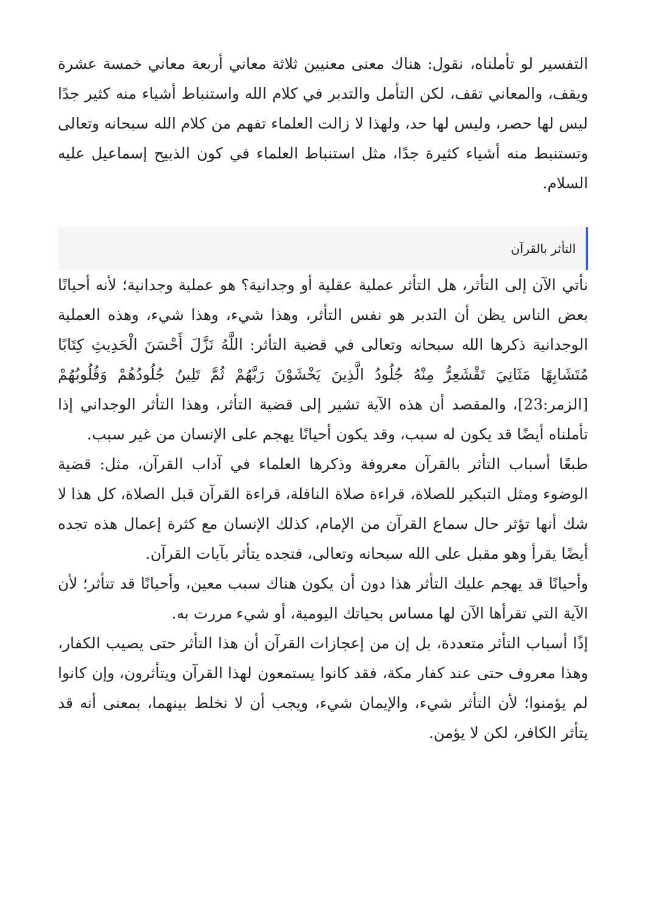التفسير لو تأملناه، نقول: هناك معنى معنيين ثلاثة معاني أربعة معاني خمسة عشرة ويقف، والمعاني تقف، لكن التأمل والتدبر في كلام الله واستنباط أشياء منه كثير جدًا ليس لها حصر، وليس لها حد، ولهذا لا زالت العلماء تفهم من كلام الله سبحانه وتعالى وتستنبط منه أشياء كثيرة جدًا، مثل استنباط العلماء في كون الذبيح إسماعيل عليه السلام.
التأثر بالقرآن
نأتي الآن إلى التأثر، هل التأثر عملية عقلية أو وجدانية؟ هو عملية وجدانية؛ لأنه أحيانًا بعض الناس يظن أن التدبر هو نفس التأثر، وهذا شيء، وهذا شيء، وهذه العملية الوجدانية ذكرها الله سبحانه وتعالى في قضية التأثر: اللَّهُ نَزَّلَ أَحْسَنَ الْحَدِيثِ كِتَابًا مُتَشَابِهًا مَثَانِيَ تَقْشَعِرُّ مِنْهُ جُلُودُ الَّذِينَ يَخْشَوْنَ رَبَّهُمْ ثُمَّ تَلِينُ جُلُودُهُمْ وَقُلُوبُهُمْ [الزمر:23]، والمقصد أن هذه الآية تشير إلى قضية التأثر، وهذا التأثر الوجداني إذا تأملناه أيضًا قد يكون له سبب، وقد يكون أحيانًا يهجم على الإنسان من غير سبب.
طبعًا أسباب التأثر بالقرآن معروفة وذكرها العلماء في آداب القرآن، مثل: قضية الوضوء ومثل التبكير للصلاة، قراءة صلاة النافلة، قراءة القرآن قبل الصلاة، كل هذا لا شك أنها تؤثر حال سماع القرآن من الإمام، كذلك الإنسان مع كثرة إعمال هذه تجده أيضًا يقرأ وهو مقبل على الله سبحانه وتعالى، فتجده يتأثر بآيات القرآن.
وأحيانًا قد يهجم عليك التأثر هذا دون أن يكون هناك سبب معين، وأحيانًا قد تتأثر؛ لأن الآية التي تقرأها الآن لها مساس بحياتك اليومية، أو شيء مررت به.
إذًا أسباب التأثر متعددة، بل إن من إعجازات القرآن أن هذا التأثر حتى يصيب الكفار، وهذا معروف حتى عند كفار مكة، فقد كانوا يستمعون لهذا القرآن ويتأثرون، وإن كانوا لم يؤمنوا؛ لأن التأثر شيء، والإيمان شيء، ويجب أن لا نخلط بينهما، بمعنى أنه قد يتأثر الكافر، لكن لا يؤمن.